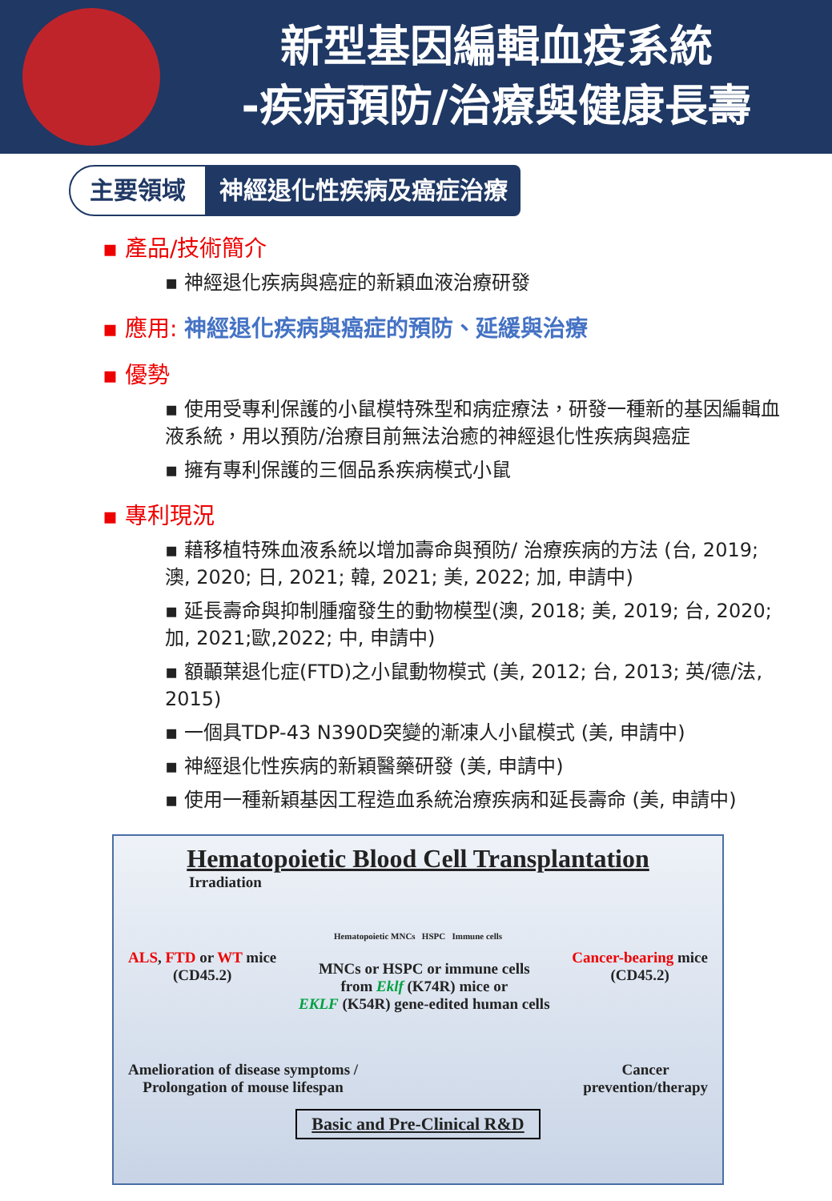新型基因編輯血疫系統
-疾病預防/治療與健康長壽
主要領域
神經退化性疾病及癌症治療
▪ 產品/技術簡介
▪ 神經退化疾病與癌症的新穎血液治療研發
▪ 應用: 神經退化疾病與癌症的預防、延緩與治療
▪ 優勢
▪ 使用受專利保護的小鼠模特殊型和病症療法，研發一種新的基因編輯血液系統，用以預防/治療目前無法治癒的神經退化性疾病與癌症
▪ 擁有專利保護的三個品系疾病模式小鼠
▪ 專利現況
▪ 藉移植特殊血液系統以增加壽命與預防/ 治療疾病的方法 (台, 2019; 澳, 2020; 日, 2021; 韓, 2021; 美, 2022; 加, 申請中)
▪ 延長壽命與抑制腫瘤發生的動物模型(澳, 2018; 美, 2019; 台, 2020; 加, 2021;歐,2022; 中, 申請中)
▪ 額顳葉退化症(FTD)之小鼠動物模式 (美, 2012; 台, 2013; 英/德/法, 2015)
▪ 一個具TDP-43 N390D突變的漸凍人小鼠模式 (美, 申請中)
▪ 神經退化性疾病的新穎醫藥研發 (美, 申請中)
▪ 使用一種新穎基因工程造血系統治療疾病和延長壽命 (美, 申請中)
Hematopoietic Blood Cell Transplantation
Irradiation
Hematopoietic MNCs HSPC Immune cells
ALS, FTD or WT mice
(CD45.2)
MNCs or HSPC or immune cells
from Eklf (K74R) mice or
EKLF (K54R) gene-edited human cells
Cancer-bearing mice
(CD45.2)
Amelioration of disease symptoms /
Prolongation of mouse lifespan
Cancer
prevention/therapy
Basic and Pre-Clinical R&D